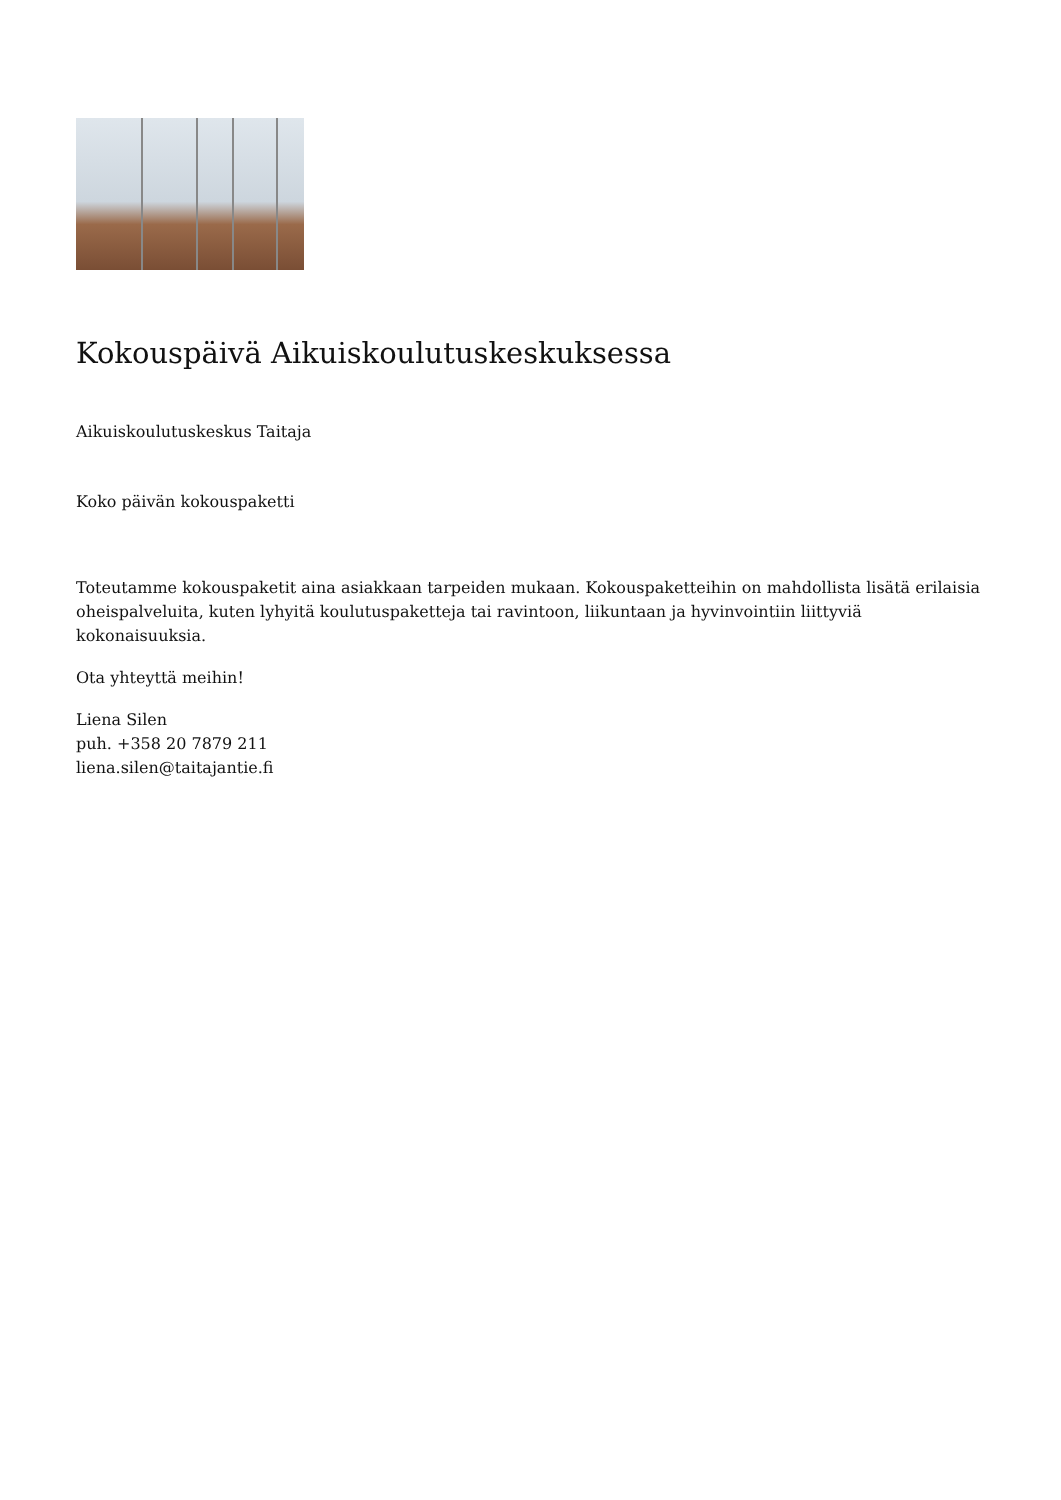Kokouspäivä Aikuiskoulutuskeskuksessa
Aikuiskoulutuskeskus Taitaja
Koko päivän kokouspaketti
Toteutamme kokouspaketit aina asiakkaan tarpeiden mukaan. Kokouspaketteihin on mahdollista lisätä erilaisia oheispalveluita, kuten lyhyitä koulutuspaketteja tai ravintoon, liikuntaan ja hyvinvointiin liittyviä kokonaisuuksia.
Ota yhteyttä meihin!
Liena Silen
puh. +358 20 7879 211
liena.silen@taitajantie.fi